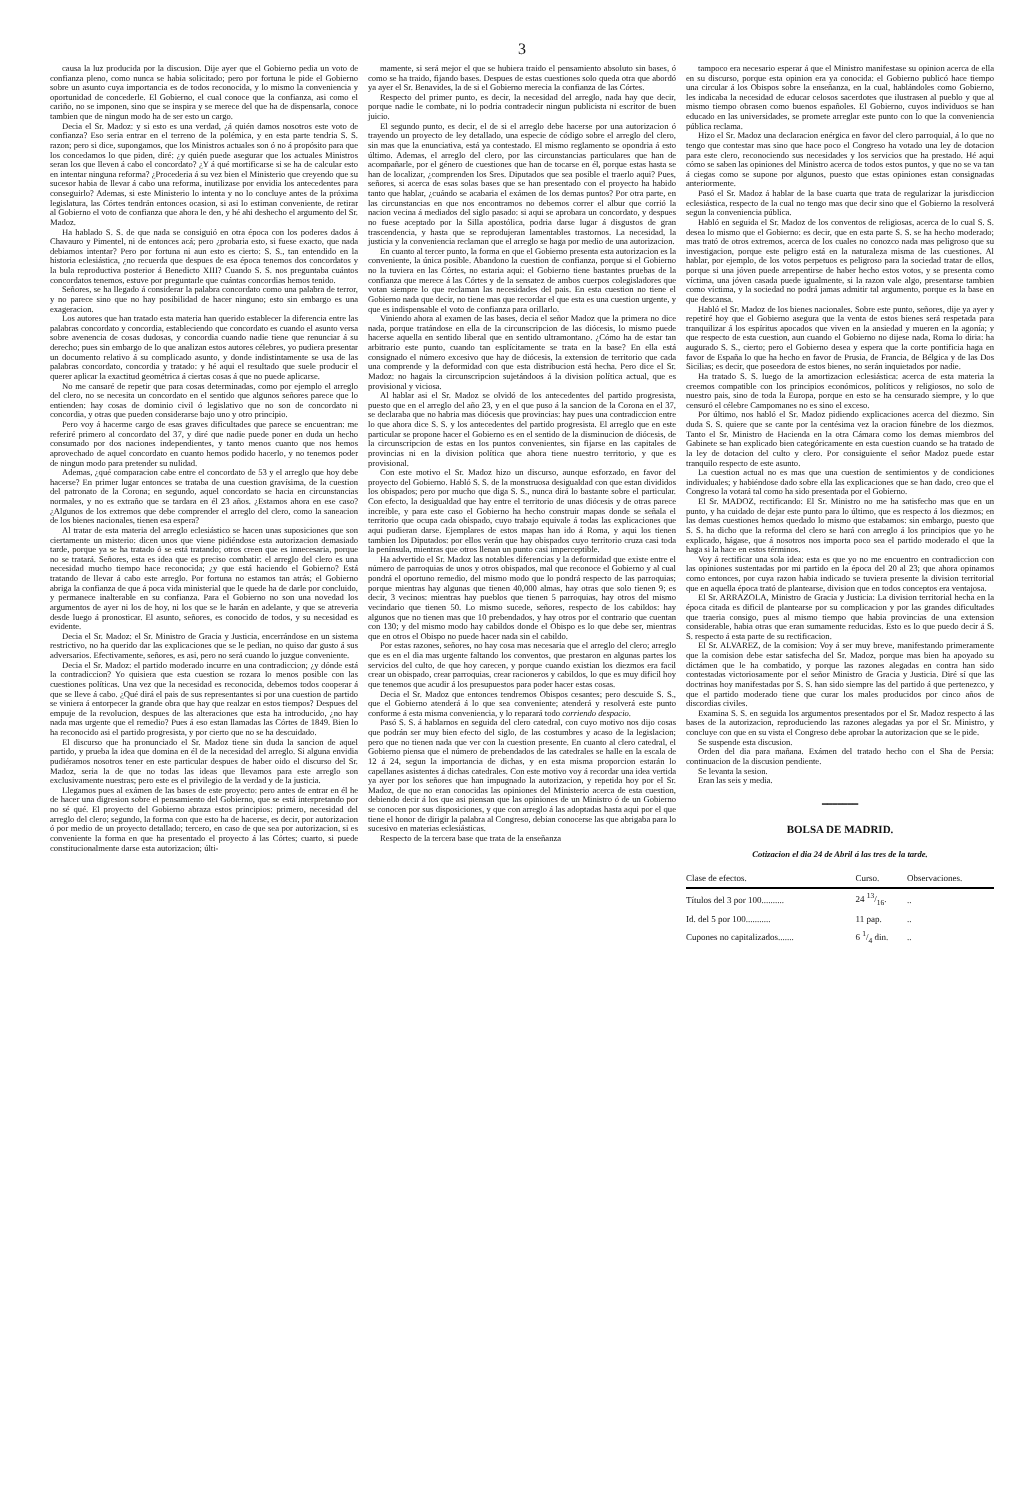3
causa la luz producida por la discusion. Dije ayer que el Gobierno pedia un voto de confianza pleno, como nunca se habia solicitado; pero por fortuna le pide el Gobierno sobre un asunto cuya importancia es de todos reconocida, y lo mismo la conveniencia y oportunidad de concederle. El Gobierno, el cual conoce que la confianza, asi como el cariño, no se imponen, sino que se inspira y se merece del que ha de dispensarla, conoce tambien que de ningun modo ha de ser esto un cargo.
Decia el Sr. Madoz: y si esto es una verdad, ¿á quién damos nosotros este voto de confianza? Eso seria entrar en el terreno de la polémica, y en esta parte tendria S. S. razon; pero si dice, supongamos, que los Ministros actuales son ó no á propósito para que los concedamos lo que piden, diré: ¿y quién puede asegurar que los actuales Ministros seran los que lleven á cabo el concordato? ¿Y á qué mortificarse si se ha de calcular esto en intentar ninguna reforma? ¿Procederia á su vez bien el Ministerio que creyendo que su sucesor habia de llevar á cabo una reforma, inutilizase por envidia los antecedentes para conseguirlo? Ademas, si este Ministerio lo intenta y no lo concluye antes de la próxima legislatura, las Córtes tendrán entonces ocasion, si asi lo estiman conveniente, de retirar al Gobierno el voto de confianza que ahora le den, y hé ahi deshecho el argumento del Sr. Madoz.
Ha hablado S. S. de que nada se consiguió en otra época con los poderes dados á Chavauro y Pimentel, ni de entonces acá; pero ¿probaria esto, si fuese exacto, que nada debiamos intentar? Pero por fortuna ni aun esto es cierto: S. S., tan entendido en la historia eclesiástica, ¿no recuerda que despues de esa época tenemos dos concordatos y la bula reproductiva posterior á Benedicto XIII? Cuando S. S. nos preguntaba cuántos concordatos tenemos, estuve por preguntarle que cuántas concordias hemos tenido.
Señores, se ha llegado á considerar la palabra concordato como una palabra de terror, y no parece sino que no hay posibilidad de hacer ninguno; esto sin embargo es una exageracion.
Los autores que han tratado esta materia han querido establecer la diferencia entre las palabras concordato y concordia, estableciendo que concordato es cuando el asunto versa sobre avenencia de cosas dudosas, y concordia cuando nadie tiene que renunciar á su derecho; pues sin embargo de lo que analizan estos autores célebres, yo pudiera presentar un documento relativo á su complicado asunto, y donde indistintamente se usa de las palabras concordato, concordia y tratado: y hé aqui el resultado que suele producir el querer aplicar la exactitud geométrica á ciertas cosas á que no puede aplicarse.
No me cansaré de repetir que para cosas determinadas, como por ejemplo el arreglo del clero, no se necesita un concordato en el sentido que algunos señores parece que lo entienden: hay cosas de dominio civil ó legislativo que no son de concordato ni concordia, y otras que pueden considerarse bajo uno y otro principio.
Pero voy á hacerme cargo de esas graves dificultades que parece se encuentran: me referiré primero al concordato del 37, y diré que nadie puede poner en duda un hecho consumado por dos naciones independientes, y tanto menos cuanto que nos hemos aprovechado de aquel concordato en cuanto hemos podido hacerlo, y no tenemos poder de ningun modo para pretender su nulidad.
Ademas, ¿qué comparacion cabe entre el concordato de 53 y el arreglo que hoy debe hacerse? En primer lugar entonces se trataba de una cuestion gravísima, de la cuestion del patronato de la Corona; en segundo, aquel concordato se hacia en circunstancias normales, y no es extraño que se tardara en él 23 años. ¿Estamos ahora en ese caso? ¿Algunos de los extremos que debe comprender el arreglo del clero, como la saneacion de los bienes nacionales, tienen esa espera?
Al tratar de esta materia del arreglo eclesiástico se hacen unas suposiciones que son ciertamente un misterio: dicen unos que viene pidiéndose esta autorizacion demasiado tarde, porque ya se ha tratado ó se está tratando; otros creen que es innecesaria, porque no se tratará. Señores, esta es idea que es preciso combatir: el arreglo del clero es una necesidad mucho tiempo hace reconocida; ¿y que está haciendo el Gobierno? Está tratando de llevar á cabo este arreglo. Por fortuna no estamos tan atrás; el Gobierno abriga la confianza de que á poca vida ministerial que le quede ha de darle por concluido, y permanece inalterable en su confianza. Para el Gobierno no son una novedad los argumentos de ayer ni los de hoy, ni los que se le harán en adelante, y que se atreveria desde luego á pronosticar. El asunto, señores, es conocido de todos, y su necesidad es evidente.
Decia el Sr. Madoz: el Sr. Ministro de Gracia y Justicia, encerrándose en un sistema restrictivo, no ha querido dar las explicaciones que se le pedian, no quiso dar gusto á sus adversarios. Efectivamente, señores, es asi, pero no será cuando lo juzgue conveniente.
Decia el Sr. Madoz: el partido moderado incurre en una contradiccion; ¿y dónde está la contradiccion? Yo quisiera que esta cuestion se rozara lo menos posible con las cuestiones políticas. Una vez que la necesidad es reconocida, debemos todos cooperar á que se lleve á cabo. ¿Qué dirá el pais de sus representantes si por una cuestion de partido se viniera á entorpecer la grande obra que hay que realzar en estos tiempos? Despues del empuje de la revolucion, despues de las alteraciones que esta ha introducido, ¿no hay nada mas urgente que el remedio? Pues á eso estan llamadas las Córtes de 1849. Bien lo ha reconocido asi el partido progresista, y por cierto que no se ha descuidado.
El discurso que ha pronunciado el Sr. Madoz tiene sin duda la sancion de aquel partido, y prueba la idea que domina en él de la necesidad del arreglo. Si alguna envidia pudiéramos nosotros tener en este particular despues de haber oido el discurso del Sr. Madoz, seria la de que no todas las ideas que llevamos para este arreglo son exclusivamente nuestras; pero este es el privilegio de la verdad y de la justicia.
Llegamos pues al exámen de las bases de este proyecto: pero antes de entrar en él he de hacer una digresion sobre el pensamiento del Gobierno, que se está interpretando por no sé qué. El proyecto del Gobierno abraza estos principios: primero, necesidad del arreglo del clero; segundo, la forma con que esto ha de hacerse, es decir, por autorizacion ó por medio de un proyecto detallado; tercero, en caso de que sea por autorizacion, si es conveniente la forma en que ha presentado el proyecto á las Córtes; cuarto, si puede constitucionalmente darse esta autorizacion; últi-
mamente, si será mejor el que se hubiera traido el pensamiento absoluto sin bases, ó como se ha traido, fijando bases. Despues de estas cuestiones solo queda otra que abordó ya ayer el Sr. Benavides, la de si el Gobierno merecia la confianza de las Córtes.
Respecto del primer punto, es decir, la necesidad del arreglo, nada hay que decir, porque nadie le combate, ni lo podria contradecir ningun publicista ni escritor de buen juicio.
El segundo punto, es decir, el de si el arreglo debe hacerse por una autorizacion ó trayendo un proyecto de ley detallado, una especie de código sobre el arreglo del clero, sin mas que la enunciativa, está ya contestado. El mismo reglamento se opondria á esto último. Ademas, el arreglo del clero, por las circunstancias particulares que han de acompañarle, por el género de cuestiones que han de tocarse en él, porque estas hasta se han de localizar, ¿comprenden los Sres. Diputados que sea posible el traerlo aqui? Pues, señores, si acerca de esas solas bases que se han presentado con el proyecto ha habido tanto que hablar, ¿cuándo se acabaria el exámen de los demas puntos? Por otra parte, en las circunstancias en que nos encontramos no debemos correr el albur que corrió la nacion vecina á mediados del siglo pasado: si aqui se aprobara un concordato, y despues no fuese aceptado por la Silla apostólica, podria darse lugar á disgustos de gran trascendencia, y hasta que se reprodujeran lamentables trastornos. La necesidad, la justicia y la conveniencia reclaman que el arreglo se haga por medio de una autorizacion.
En cuanto al tercer punto, la forma en que el Gobierno presenta esta autorizacion es la conveniente, la única posible. Abandono la cuestion de confianza, porque si el Gobierno no la tuviera en las Córtes, no estaria aqui: el Gobierno tiene bastantes pruebas de la confianza que merece á las Córtes y de la sensatez de ambos cuerpos colegisladores que votan siempre lo que reclaman las necesidades del pais. En esta cuestion no tiene el Gobierno nada que decir, no tiene mas que recordar el que esta es una cuestion urgente, y que es indispensable el voto de confianza para orillarlo.
Viniendo ahora al examen de las bases, decia el señor Madoz que la primera no dice nada, porque tratándose en ella de la circunscripcion de las diócesis, lo mismo puede hacerse aquella en sentido liberal que en sentido ultramontano. ¿Cómo ha de estar tan arbitrario este punto, cuando tan esplícitamente se trata en la base? En ella está consignado el número excesivo que hay de diócesis, la extension de territorio que cada una comprende y la deformidad con que esta distribucion está hecha. Pero dice el Sr. Madoz: no hagais la circunscripcion sujetándoos á la division política actual, que es provisional y viciosa.
Al hablar asi el Sr. Madoz se olvidó de los antecedentes del partido progresista, puesto que en el arreglo del año 23, y en el que puso á la sancion de la Corona en el 37, se declaraba que no habria mas diócesis que provincias: hay pues una contradiccion entre lo que ahora dice S. S. y los antecedentes del partido progresista. El arreglo que en este particular se propone hacer el Gobierno es en el sentido de la disminucion de diócesis, de la circunscripcion de estas en los puntos convenientes, sin fijarse en las capitales de provincias ni en la division política que ahora tiene nuestro territorio, y que es provisional.
Con este motivo el Sr. Madoz hizo un discurso, aunque esforzado, en favor del proyecto del Gobierno. Habló S. S. de la monstruosa desigualdad con que estan divididos los obispados; pero por mucho que diga S. S., nunca dirá lo bastante sobre el particular. Con efecto, la desigualdad que hay entre el territorio de unas diócesis y de otras parece increible, y para este caso el Gobierno ha hecho construir mapas donde se señala el territorio que ocupa cada obispado, cuyo trabajo equivale á todas las explicaciones que aqui pudieran darse. Ejemplares de estos mapas han ido á Roma, y aqui los tienen tambien los Diputados: por ellos verán que hay obispados cuyo territorio cruza casi toda la península, mientras que otros llenan un punto casi imperceptible.
Ha advertido el Sr. Madoz las notables diferencias y la deformidad que existe entre el número de parroquias de unos y otros obispados, mal que reconoce el Gobierno y al cual pondrá el oportuno remedio, del mismo modo que lo pondrá respecto de las parroquias; porque mientras hay algunas que tienen 40,000 almas, hay otras que solo tienen 9; es decir, 3 vecinos: mientras hay pueblos que tienen 5 parroquias, hay otros del mismo vecindario que tienen 50. Lo mismo sucede, señores, respecto de los cabildos: hay algunos que no tienen mas que 10 prebendados, y hay otros por el contrario que cuentan con 130; y del mismo modo hay cabildos donde el Obispo es lo que debe ser, mientras que en otros el Obispo no puede hacer nada sin el cabildo.
Por estas razones, señores, no hay cosa mas necesaria que el arreglo del clero; arreglo que es en el dia mas urgente faltando los conventos, que prestaron en algunas partes los servicios del culto, de que hoy carecen, y porque cuando existian los diezmos era facil crear un obispado, crear parroquias, crear racioneros y cabildos, lo que es muy dificil hoy que tenemos que acudir á los presupuestos para poder hacer estas cosas.
Decia el Sr. Madoz que entonces tendremos Obispos cesantes; pero descuide S. S., que el Gobierno atenderá á lo que sea conveniente; atenderá y resolverá este punto conforme á esta misma conveniencia, y lo reparará todo corriendo despacio.
Pasó S. S. á hablarnos en seguida del clero catedral, con cuyo motivo nos dijo cosas que podrán ser muy bien efecto del siglo, de las costumbres y acaso de la legislacion; pero que no tienen nada que ver con la cuestion presente. En cuanto al clero catedral, el Gobierno piensa que el número de prebendados de las catedrales se halle en la escala de 12 á 24, segun la importancia de dichas, y en esta misma proporcion estarán lo capellanes asistentes á dichas catedrales. Con este motivo voy á recordar una idea vertida ya ayer por los señores que han impugnado la autorizacion, y repetida hoy por el Sr. Madoz, de que no eran conocidas las opiniones del Ministerio acerca de esta cuestion, debiendo decir á los que asi piensan que las opiniones de un Ministro ó de un Gobierno se conocen por sus disposiciones, y que con arreglo á las adoptadas hasta aqui por el que tiene el honor de dirigir la palabra al Congreso, debian conocerse las que abrigaba para lo sucesivo en materias eclesiásticas.
Respecto de la tercera base que trata de la enseñanza
tampoco era necesario esperar á que el Ministro manifestase su opinion acerca de ella en su discurso, porque esta opinion era ya conocida: el Gobierno publicó hace tiempo una circular á los Obispos sobre la enseñanza, en la cual, hablándoles como Gobierno, les indicaba la necesidad de educar celosos sacerdotes que ilustrasen al pueblo y que al mismo tiempo obrasen como buenos españoles. El Gobierno, cuyos individuos se han educado en las universidades, se promete arreglar este punto con lo que la conveniencia pública reclama.
Hizo el Sr. Madoz una declaracion enérgica en favor del clero parroquial, á lo que no tengo que contestar mas sino que hace poco el Congreso ha votado una ley de dotacion para este clero, reconociendo sus necesidades y los servicios que ha prestado. Hé aqui cómo se saben las opiniones del Ministro acerca de todos estos puntos, y que no se va tan á ciegas como se supone por algunos, puesto que estas opiniones estan consignadas anteriormente.
Pasó el Sr. Madoz á hablar de la base cuarta que trata de regularizar la jurisdiccion eclesiástica, respecto de la cual no tengo mas que decir sino que el Gobierno la resolverá segun la conveniencia pública.
Habló en seguida el Sr. Madoz de los conventos de religiosas, acerca de lo cual S. S. desea lo mismo que el Gobierno: es decir, que en esta parte S. S. se ha hecho moderado; mas trató de otros extremos, acerca de los cuales no conozco nada mas peligroso que su investigacion, porque este peligro está en la naturaleza misma de las cuestiones. Al hablar, por ejemplo, de los votos perpetuos es peligroso para la sociedad tratar de ellos, porque si una jóven puede arrepentirse de haber hecho estos votos, y se presenta como víctima, una jóven casada puede igualmente, si la razon vale algo, presentarse tambien como víctima, y la sociedad no podrá jamas admitir tal argumento, porque es la base en que descansa.
Habló el Sr. Madoz de los bienes nacionales. Sobre este punto, señores, dije ya ayer y repetiré hoy que el Gobierno asegura que la venta de estos bienes será respetada para tranquilizar á los espíritus apocados que viven en la ansiedad y mueren en la agonía; y que respecto de esta cuestion, aun cuando el Gobierno no dijese nada, Roma lo diria: ha augurado S. S., cierto; pero el Gobierno desea y espera que la corte pontificia haga en favor de España lo que ha hecho en favor de Prusia, de Francia, de Bélgica y de las Dos Sicilias; es decir, que poseedora de estos bienes, no serán inquietados por nadie.
Ha tratado S. S. luego de la amortizacion eclesiástica: acerca de esta materia la creemos compatible con los principios económicos, políticos y religiosos, no solo de nuestro pais, sino de toda la Europa, porque en esto se ha censurado siempre, y lo que censuró el célebre Campomanes no es sino el exceso.
Por último, nos habló el Sr. Madoz pidiendo explicaciones acerca del diezmo. Sin duda S. S. quiere que se cante por la centésima vez la oracion fúnebre de los diezmos. Tanto el Sr. Ministro de Hacienda en la otra Cámara como los demas miembros del Gabinete se han explicado bien categóricamente en esta cuestion cuando se ha tratado de la ley de dotacion del culto y clero. Por consiguiente el señor Madoz puede estar tranquilo respecto de este asunto.
La cuestion actual no es mas que una cuestion de sentimientos y de condiciones individuales; y habiéndose dado sobre ella las explicaciones que se han dado, creo que el Congreso la votará tal como ha sido presentada por el Gobierno.
El Sr. MADOZ, rectificando: El Sr. Ministro no me ha satisfecho mas que en un punto, y ha cuidado de dejar este punto para lo último, que es respecto á los diezmos; en las demas cuestiones hemos quedado lo mismo que estabamos: sin embargo, puesto que S. S. ha dicho que la reforma del clero se hará con arreglo á los principios que yo he explicado, hágase, que á nosotros nos importa poco sea el partido moderado el que la haga si la hace en estos términos.
Voy á rectificar una sola idea: esta es que yo no me encuentro en contradiccion con las opiniones sustentadas por mi partido en la época del 20 al 23; que ahora opinamos como entonces, por cuya razon habia indicado se tuviera presente la division territorial que en aquella época trató de plantearse, division que en todos conceptos era ventajosa.
El Sr. ARRAZOLA, Ministro de Gracia y Justicia: La division territorial hecha en la época citada es dificil de plantearse por su complicacion y por las grandes dificultades que traeria consigo, pues al mismo tiempo que habia provincias de una extension considerable, habia otras que eran sumamente reducidas. Esto es lo que puedo decir á S. S. respecto á esta parte de su rectificacion.
El Sr. ALVAREZ, de la comision: Voy á ser muy breve, manifestando primeramente que la comision debe estar satisfecha del Sr. Madoz, porque mas bien ha apoyado su dictámen que le ha combatido, y porque las razones alegadas en contra han sido contestadas victoriosamente por el señor Ministro de Gracia y Justicia. Diré sí que las doctrinas hoy manifestadas por S. S. han sido siempre las del partido á que pertenezco, y que el partido moderado tiene que curar los males producidos por cinco años de discordias civiles.
Examina S. S. en seguida los argumentos presentados por el Sr. Madoz respecto á las bases de la autorizacion, reproduciendo las razones alegadas ya por el Sr. Ministro, y concluye con que en su vista el Congreso debe aprobar la autorizacion que se le pide.
Se suspende esta discusion.
Orden del dia para mañana. Exámen del tratado hecho con el Sha de Persia: continuacion de la discusion pendiente.
Se levanta la sesion.
Eran las seis y media.
━━━━━━━
BOLSA DE MADRID.
Cotizacion el dia 24 de Abril á las tres de la tarde.
| Clase de efectos. | Curso. | Observaciones. |
| --- | --- | --- |
| Títulos del 3 por 100.......... | 24 13/16. | .. |
| Id. del 5 por 100........... | 11 pap. | .. |
| Cupones no capitalizados....... | 6 1/4 din. | .. |